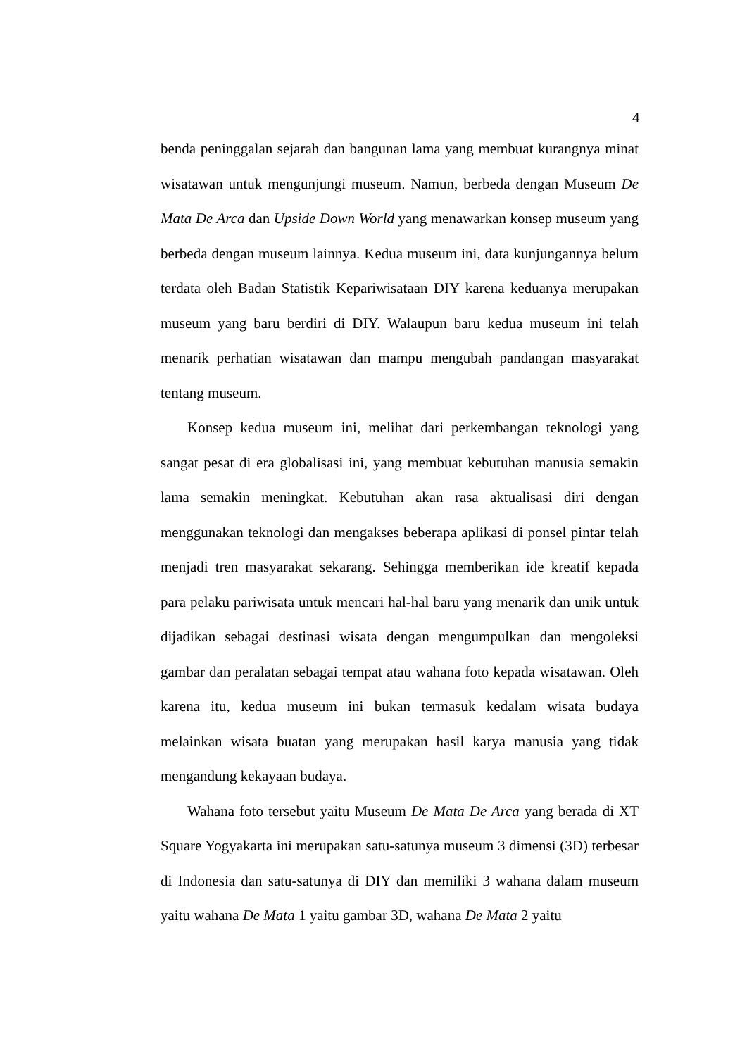4
benda peninggalan sejarah dan bangunan lama yang membuat kurangnya minat wisatawan untuk mengunjungi museum. Namun, berbeda dengan Museum De Mata De Arca dan Upside Down World yang menawarkan konsep museum yang berbeda dengan museum lainnya. Kedua museum ini, data kunjungannya belum terdata oleh Badan Statistik Kepariwisataan DIY karena keduanya merupakan museum yang baru berdiri di DIY. Walaupun baru kedua museum ini telah menarik perhatian wisatawan dan mampu mengubah pandangan masyarakat tentang museum.
Konsep kedua museum ini, melihat dari perkembangan teknologi yang sangat pesat di era globalisasi ini, yang membuat kebutuhan manusia semakin lama semakin meningkat. Kebutuhan akan rasa aktualisasi diri dengan menggunakan teknologi dan mengakses beberapa aplikasi di ponsel pintar telah menjadi tren masyarakat sekarang. Sehingga memberikan ide kreatif kepada para pelaku pariwisata untuk mencari hal-hal baru yang menarik dan unik untuk dijadikan sebagai destinasi wisata dengan mengumpulkan dan mengoleksi gambar dan peralatan sebagai tempat atau wahana foto kepada wisatawan. Oleh karena itu, kedua museum ini bukan termasuk kedalam wisata budaya melainkan wisata buatan yang merupakan hasil karya manusia yang tidak mengandung kekayaan budaya.
Wahana foto tersebut yaitu Museum De Mata De Arca yang berada di XT Square Yogyakarta ini merupakan satu-satunya museum 3 dimensi (3D) terbesar di Indonesia dan satu-satunya di DIY dan memiliki 3 wahana dalam museum yaitu wahana De Mata 1 yaitu gambar 3D, wahana De Mata 2 yaitu